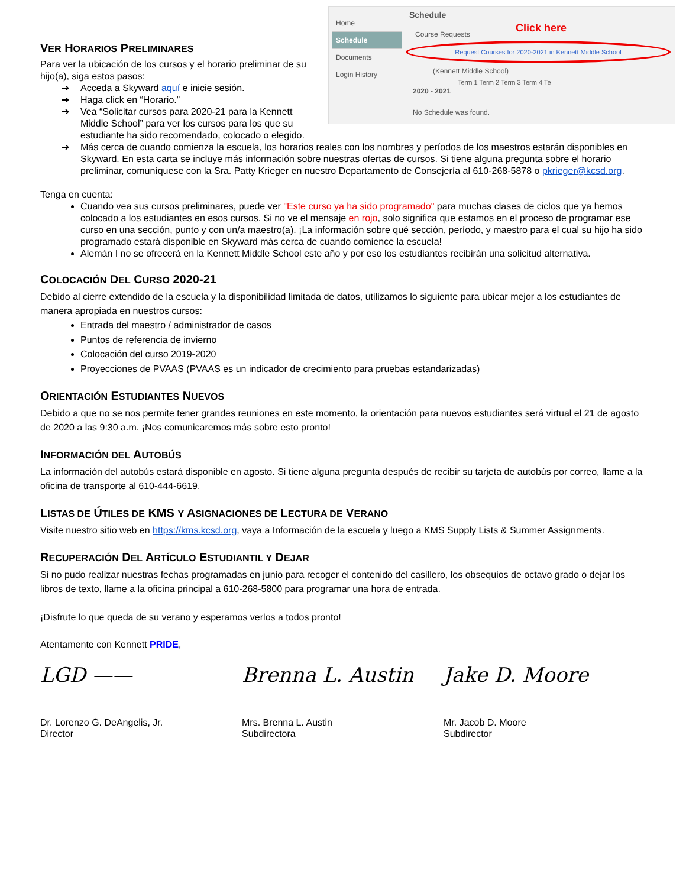Home
Schedule
Documents
Login History
Schedule
Course Requests Click here
Request Courses for 2020-2021 in Kennett Middle School
(Kennett Middle School)
2020 - 2021
Term 1 Term 2 Term 3 Term 4 Te
No Schedule was found.
VER HORARIOS PRELIMINARES
Para ver la ubicación de los cursos y el horario preliminar de su hijo(a), siga estos pasos:
➔ Acceda a Skyward aquí e inicie sesión.
➔ Haga click en “Horario.”
➔ Vea “Solicitar cursos para 2020-21 para la Kennett Middle School” para ver los cursos para los que su estudiante ha sido recomendado, colocado o elegido.
➔ Más cerca de cuando comienza la escuela, los horarios reales con los nombres y períodos de los maestros estarán disponibles en Skyward. En esta carta se incluye más información sobre nuestras ofertas de cursos. Si tiene alguna pregunta sobre el horario preliminar, comuníquese con la Sra. Patty Krieger en nuestro Departamento de Consejería al 610-268-5878 o pkrieger@kcsd.org.
Tenga en cuenta:
Cuando vea sus cursos preliminares, puede ver "Este curso ya ha sido programado" para muchas clases de ciclos que ya hemos colocado a los estudiantes en esos cursos. Si no ve el mensaje en rojo, solo significa que estamos en el proceso de programar ese curso en una sección, punto y con un/a maestro(a). ¡La información sobre qué sección, período, y maestro para el cual su hijo ha sido programado estará disponible en Skyward más cerca de cuando comience la escuela!
Alemán I no se ofrecerá en la Kennett Middle School este año y por eso los estudiantes recibirán una solicitud alternativa.
COLOCACIÓN DEL CURSO 2020-21
Debido al cierre extendido de la escuela y la disponibilidad limitada de datos, utilizamos lo siguiente para ubicar mejor a los estudiantes de manera apropiada en nuestros cursos:
Entrada del maestro / administrador de casos
Puntos de referencia de invierno
Colocación del curso 2019-2020
Proyecciones de PVAAS (PVAAS es un indicador de crecimiento para pruebas estandarizadas)
ORIENTACIÓN ESTUDIANTES NUEVOS
Debido a que no se nos permite tener grandes reuniones en este momento, la orientación para nuevos estudiantes será virtual el 21 de agosto de 2020 a las 9:30 a.m. ¡Nos comunicaremos más sobre esto pronto!
INFORMACIÓN DEL AUTOBÚS
La información del autobús estará disponible en agosto. Si tiene alguna pregunta después de recibir su tarjeta de autobús por correo, llame a la oficina de transporte al 610-444-6619.
LISTAS DE ÚTILES DE KMS Y ASIGNACIONES DE LECTURA DE VERANO
Visite nuestro sitio web en https://kms.kcsd.org, vaya a Información de la escuela y luego a KMS Supply Lists & Summer Assignments.
RECUPERACIÓN DEL ARTÍCULO ESTUDIANTIL Y DEJAR
Si no pudo realizar nuestras fechas programadas en junio para recoger el contenido del casillero, los obsequios de octavo grado o dejar los libros de texto, llame a la oficina principal a 610-268-5800 para programar una hora de entrada.
¡Disfrute lo que queda de su verano y esperamos verlos a todos pronto!
Atentamente con Kennett PRIDE,
LGD ——
Dr. Lorenzo G. DeAngelis, Jr.
Director
Brenna L. Austin
Mrs. Brenna L. Austin
Subdirectora
Jake D. Moore
Mr. Jacob D. Moore
Subdirector